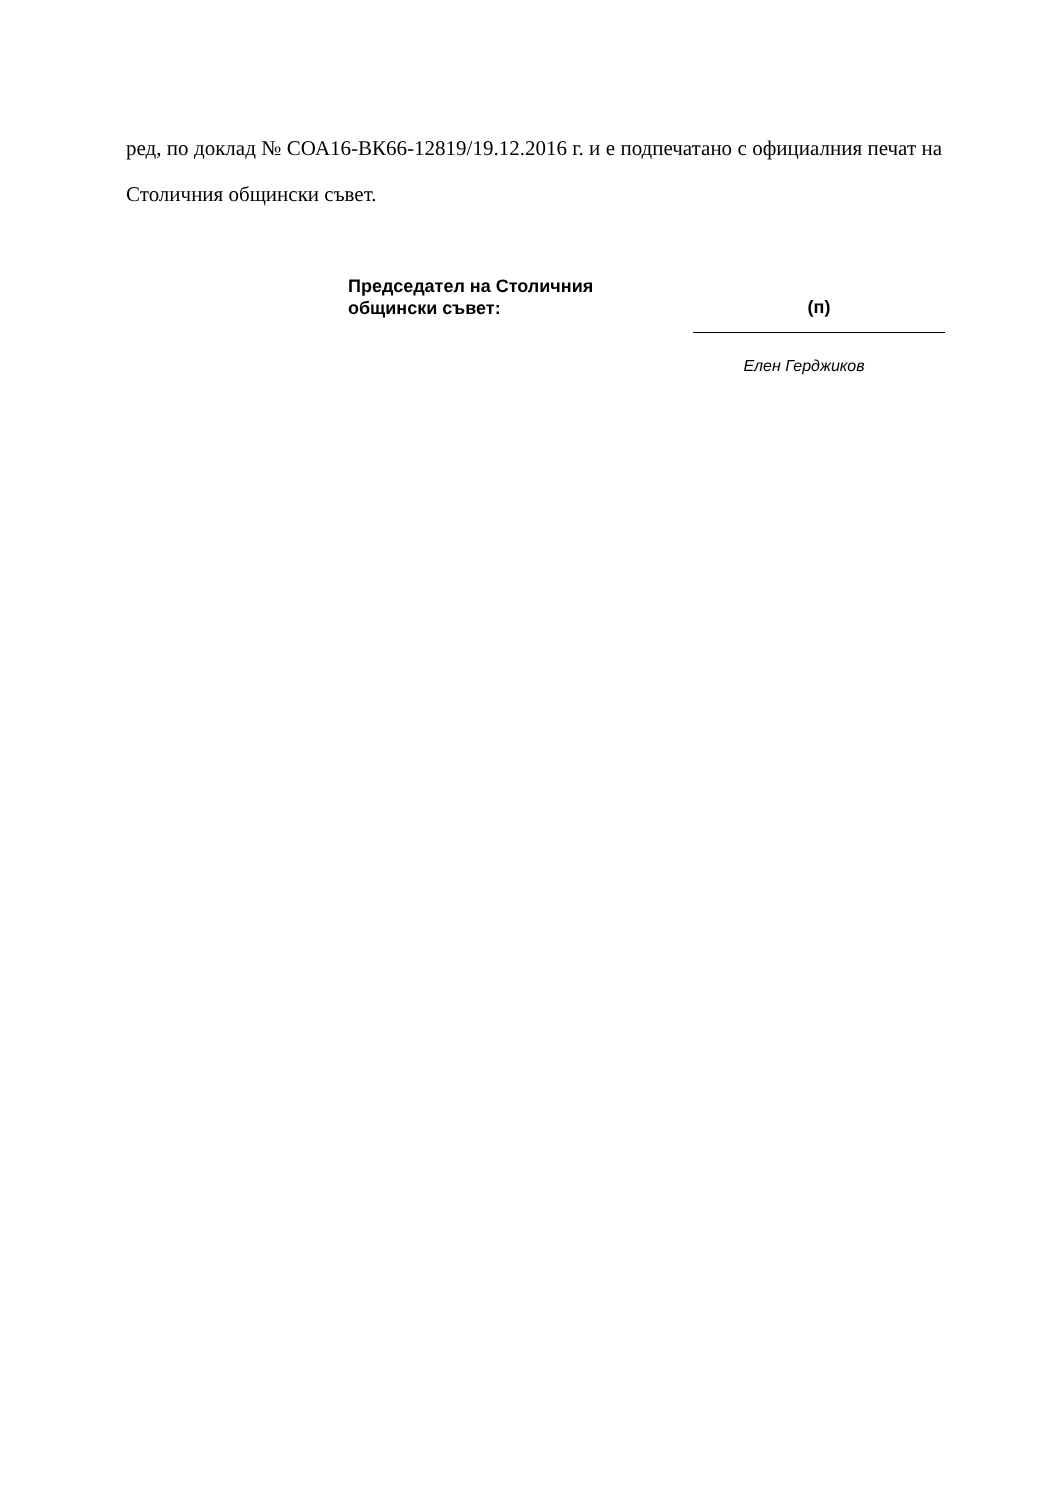ред, по доклад № СОА16-ВК66-12819/19.12.2016 г. и е подпечатано с официалния печат на Столичния общински съвет.
Председател на Столичния
общински съвет:
(п)
Елен Герджиков